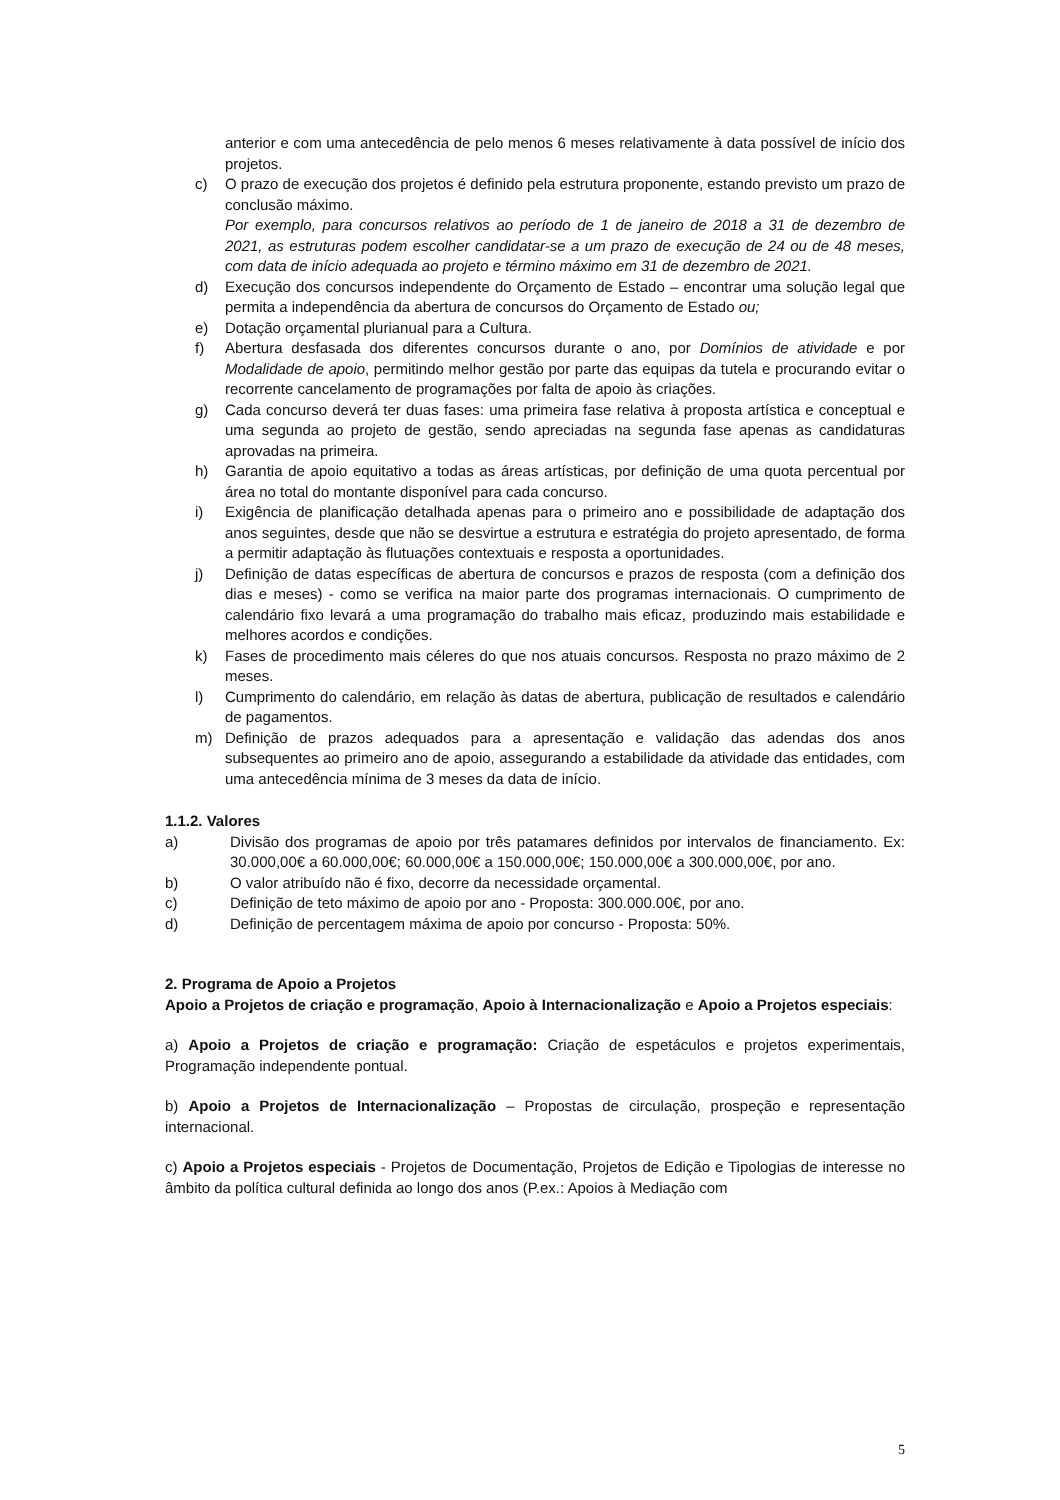anterior e com uma antecedência de pelo menos 6 meses relativamente à data possível de início dos projetos.
c) O prazo de execução dos projetos é definido pela estrutura proponente, estando previsto um prazo de conclusão máximo.
Por exemplo, para concursos relativos ao período de 1 de janeiro de 2018 a 31 de dezembro de 2021, as estruturas podem escolher candidatar-se a um prazo de execução de 24 ou de 48 meses, com data de início adequada ao projeto e término máximo em 31 de dezembro de 2021.
d) Execução dos concursos independente do Orçamento de Estado – encontrar uma solução legal que permita a independência da abertura de concursos do Orçamento de Estado ou;
e) Dotação orçamental plurianual para a Cultura.
f) Abertura desfasada dos diferentes concursos durante o ano, por Domínios de atividade e por Modalidade de apoio, permitindo melhor gestão por parte das equipas da tutela e procurando evitar o recorrente cancelamento de programações por falta de apoio às criações.
g) Cada concurso deverá ter duas fases: uma primeira fase relativa à proposta artística e conceptual e uma segunda ao projeto de gestão, sendo apreciadas na segunda fase apenas as candidaturas aprovadas na primeira.
h) Garantia de apoio equitativo a todas as áreas artísticas, por definição de uma quota percentual por área no total do montante disponível para cada concurso.
i) Exigência de planificação detalhada apenas para o primeiro ano e possibilidade de adaptação dos anos seguintes, desde que não se desvirtue a estrutura e estratégia do projeto apresentado, de forma a permitir adaptação às flutuações contextuais e resposta a oportunidades.
j) Definição de datas específicas de abertura de concursos e prazos de resposta (com a definição dos dias e meses) - como se verifica na maior parte dos programas internacionais. O cumprimento de calendário fixo levará a uma programação do trabalho mais eficaz, produzindo mais estabilidade e melhores acordos e condições.
k) Fases de procedimento mais céleres do que nos atuais concursos. Resposta no prazo máximo de 2 meses.
l) Cumprimento do calendário, em relação às datas de abertura, publicação de resultados e calendário de pagamentos.
m) Definição de prazos adequados para a apresentação e validação das adendas dos anos subsequentes ao primeiro ano de apoio, assegurando a estabilidade da atividade das entidades, com uma antecedência mínima de 3 meses da data de início.
1.1.2. Valores
a) Divisão dos programas de apoio por três patamares definidos por intervalos de financiamento. Ex: 30.000,00€ a 60.000,00€; 60.000,00€ a 150.000,00€; 150.000,00€ a 300.000,00€, por ano.
b) O valor atribuído não é fixo, decorre da necessidade orçamental.
c) Definição de teto máximo de apoio por ano - Proposta: 300.000.00€, por ano.
d) Definição de percentagem máxima de apoio por concurso - Proposta: 50%.
2. Programa de Apoio a Projetos
Apoio a Projetos de criação e programação, Apoio à Internacionalização e Apoio a Projetos especiais:
a) Apoio a Projetos de criação e programação: Criação de espetáculos e projetos experimentais, Programação independente pontual.
b) Apoio a Projetos de Internacionalização – Propostas de circulação, prospeção e representação internacional.
c) Apoio a Projetos especiais - Projetos de Documentação, Projetos de Edição e Tipologias de interesse no âmbito da política cultural definida ao longo dos anos (P.ex.: Apoios à Mediação com
5